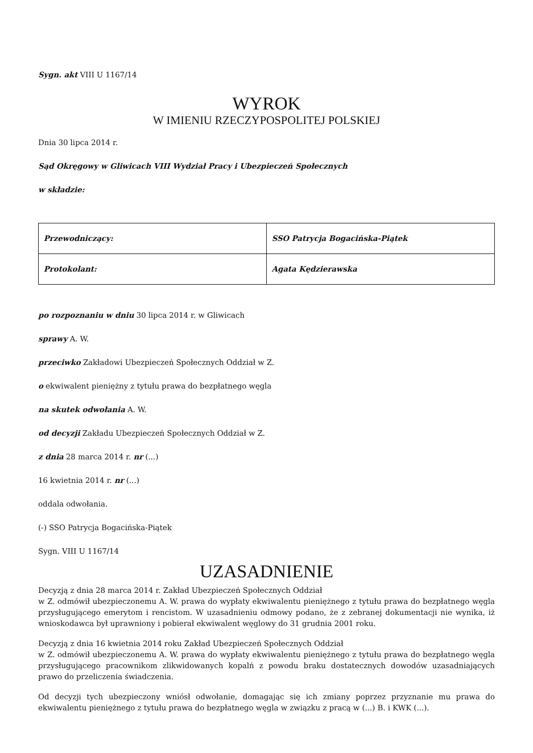Sygn. akt VIII U 1167/14
WYROK
W IMIENIU RZECZYPOSPOLITEJ POLSKIEJ
Dnia 30 lipca 2014 r.
Sąd Okręgowy w Gliwicach VIII Wydział Pracy i Ubezpieczeń Społecznych
w składzie:
| Przewodniczący: | SSO Patrycja Bogacińska-Piątek |
| Protokolant: | Agata Kędzierawska |
po rozpoznaniu w dniu 30 lipca 2014 r. w Gliwicach
sprawy A. W.
przeciwko Zakładowi Ubezpieczeń Społecznych Oddział w Z.
o ekwiwalent pieniężny z tytułu prawa do bezpłatnego węgla
na skutek odwołania A. W.
od decyzji Zakładu Ubezpieczeń Społecznych Oddział w Z.
z dnia 28 marca 2014 r. nr (...)
16 kwietnia 2014 r. nr (...)
oddala odwołania.
(-) SSO Patrycja Bogacińska-Piątek
Sygn. VIII U 1167/14
UZASADNIENIE
Decyzją z dnia 28 marca 2014 r. Zakład Ubezpieczeń Społecznych Oddział
w Z. odmówił ubezpieczonemu A. W. prawa do wypłaty ekwiwalentu pieniężnego z tytułu prawa do bezpłatnego węgla przysługującego emerytom i rencistom. W uzasadnieniu odmowy podano, że z zebranej dokumentacji nie wynika, iż wnioskodawca był uprawniony i pobierał ekwiwalent węglowy do 31 grudnia 2001 roku.
Decyzją z dnia 16 kwietnia 2014 roku Zakład Ubezpieczeń Społecznych Oddział
w Z. odmówił ubezpieczonemu A. W. prawa do wypłaty ekwiwalentu pieniężnego z tytułu prawa do bezpłatnego węgla przysługującego pracownikom zlikwidowanych kopalń z powodu braku dostatecznych dowodów uzasadniających prawo do przeliczenia świadczenia.
Od decyzji tych ubezpieczony wniósł odwołanie, domagając się ich zmiany poprzez przyznanie mu prawa do ekwiwalentu pieniężnego z tytułu prawa do bezpłatnego węgla w związku z pracą w (...) B. i KWK (...).